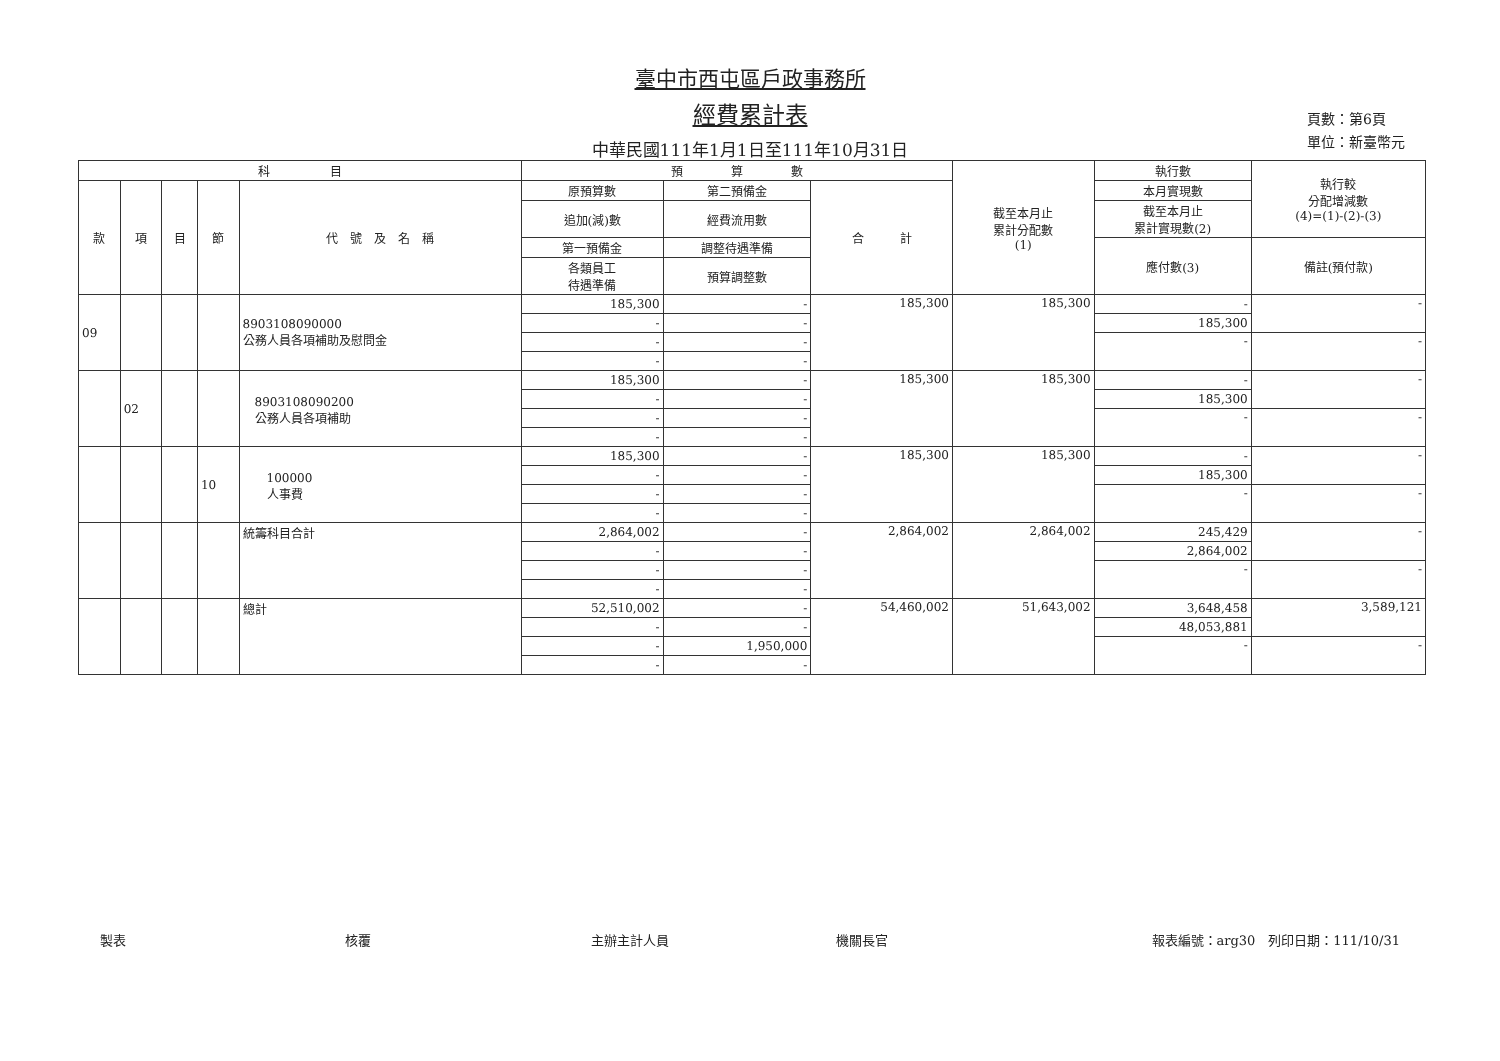臺中市西屯區戶政事務所
經費累計表
中華民國111年1月1日至111年10月31日
頁數：第6頁
單位：新臺幣元
| 科 目 | | | | | 預 算 數 | | | 截至本月止 累計分配數 (1) | 執行數 | 執行較 分配增減數 (4)=(1)-(2)-(3) |
| --- | --- | --- | --- | --- | --- | --- | --- | --- | --- | --- |
| 款 | 項 | 目 | 節 | 代 號 及 名 稱 | 原預算數 | 第二預備金 | 合 計 | | 本月實現數 | |
| | | | | | 追加(減)數 | 經費流用數 | | | 截至本月止 累計實現數(2) | |
| | | | | | 第一預備金 | 調整待遇準備 | | | 應付數(3) | 備註(預付款) |
| | | | | | 各類員工 待遇準備 | 預算調整數 | | | | |
| 09 | | | | 8903108090000 公務人員各項補助及慰問金 | 185,300 | - | 185,300 | 185,300 | - | - |
| | | | | | - | - | | | 185,300 | |
| | | | | | - | - | | | - | - |
| | | | | | - | - | | | | |
| | 02 | | | 8903108090200 公務人員各項補助 | 185,300 | - | 185,300 | 185,300 | - | - |
| | | | | | - | - | | | 185,300 | |
| | | | | | - | - | | | - | - |
| | | | | | - | - | | | | |
| | | | 10 | 100000 人事費 | 185,300 | - | 185,300 | 185,300 | - | - |
| | | | | | - | - | | | 185,300 | |
| | | | | | - | - | | | - | - |
| | | | | | - | - | | | | |
| | | | | 統籌科目合計 | 2,864,002 | - | 2,864,002 | 2,864,002 | 245,429 | - |
| | | | | | - | - | | | 2,864,002 | |
| | | | | | - | - | | | - | - |
| | | | | | - | - | | | | |
| | | | | 總計 | 52,510,002 | - | 54,460,002 | 51,643,002 | 3,648,458 | 3,589,121 |
| | | | | | - | - | | | 48,053,881 | |
| | | | | | - | 1,950,000 | | | - | - |
| | | | | | - | - | | | | |
製表 核覆 主辦主計人員 機關長官 報表編號：arg30　列印日期：111/10/31